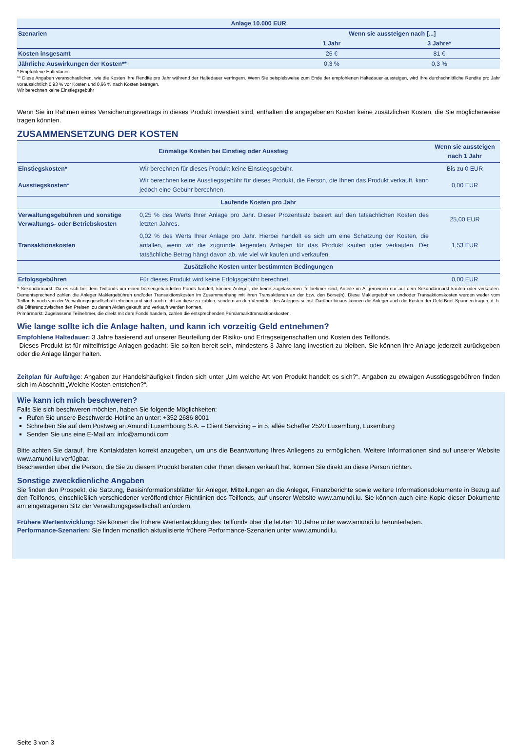| Anlage 10.000 EUR | | |
| --- | --- | --- |
| Szenarien | Wenn sie aussteigen nach [...] | |
| | 1 Jahr | 3 Jahre* |
| Kosten insgesamt | 26 € | 81 € |
| Jährliche Auswirkungen der Kosten** | 0,3 % | 0,3 % |
* Empfohlene Haltedauer.
** Diese Angaben veranschaulichen, wie die Kosten Ihre Rendite pro Jahr während der Haltedauer verringern. Wenn Sie beispielsweise zum Ende der empfohlenen Haltedauer aussteigen, wird Ihre durchschnittliche Rendite pro Jahr voraussichtlich 0,93 % vor Kosten und 0,66 % nach Kosten betragen.
Wir berechnen keine Einstiegsgebühr
Wenn Sie im Rahmen eines Versicherungsvertrags in dieses Produkt investiert sind, enthalten die angegebenen Kosten keine zusätzlichen Kosten, die Sie möglicherweise tragen könnten.
ZUSAMMENSETZUNG DER KOSTEN
| Einmalige Kosten bei Einstieg oder Ausstieg | | Wenn sie aussteigen nach 1 Jahr |
| --- | --- | --- |
| Einstiegskosten* | Wir berechnen für dieses Produkt keine Einstiegsgebühr. | Bis zu 0 EUR |
| Ausstiegskosten* | Wir berechnen keine Ausstiegsgebühr für dieses Produkt, die Person, die Ihnen das Produkt verkauft, kann jedoch eine Gebühr berechnen. | 0,00 EUR |
| Laufende Kosten pro Jahr | | |
| Verwaltungsgebühren und sonstige Verwaltungs- oder Betriebskosten | 0,25 % des Werts Ihrer Anlage pro Jahr. Dieser Prozentsatz basiert auf den tatsächlichen Kosten des letzten Jahres. | 25,00 EUR |
| Transaktionskosten | 0,02 % des Werts Ihrer Anlage pro Jahr. Hierbei handelt es sich um eine Schätzung der Kosten, die anfallen, wenn wir die zugrunde liegenden Anlagen für das Produkt kaufen oder verkaufen. Der tatsächliche Betrag hängt davon ab, wie viel wir kaufen und verkaufen. | 1,53 EUR |
| Zusätzliche Kosten unter bestimmten Bedingungen | | |
| Erfolgsgebühren | Für dieses Produkt wird keine Erfolgsgebühr berechnet. | 0,00 EUR |
* Sekundärmarkt: Da es sich bei dem Teilfonds um einen börsengehandelten Fonds handelt, können Anleger, die keine zugelassenen Teilnehmer sind, Anteile im Allgemeinen nur auf dem Sekundärmarkt kaufen oder verkaufen. Dementsprechend zahlen die Anleger Maklergebühren und/oder Transaktionskosten im Zusammenhang mit ihren Transaktionen an der bzw. den Börse(n). Diese Maklergebühren und/oder Transaktionskosten werden weder vom Teilfonds noch von der Verwaltungsgesellschaft erhoben und sind auch nicht an diese zu zahlen, sondern an den Vermittler des Anlegers selbst. Darüber hinaus können die Anleger auch die Kosten der Geld-Brief-Spannen tragen, d. h. die Differenz zwischen den Preisen, zu denen Aktien gekauft und verkauft werden können.
Primärmarkt: Zugelassene Teilnehmer, die direkt mit dem Fonds handeln, zahlen die entsprechenden Primärmarkttransaktionskosten.
Wie lange sollte ich die Anlage halten, und kann ich vorzeitig Geld entnehmen?
Empfohlene Haltedauer: 3 Jahre basierend auf unserer Beurteilung der Risiko- und Ertragseigenschaften und Kosten des Teilfonds.
Dieses Produkt ist für mittelfristige Anlagen gedacht; Sie sollten bereit sein, mindestens 3 Jahre lang investiert zu bleiben. Sie können Ihre Anlage jederzeit zurückgeben oder die Anlage länger halten.
Zeitplan für Aufträge: Angaben zur Handelshäufigkeit finden sich unter „Um welche Art von Produkt handelt es sich?“. Angaben zu etwaigen Ausstiegsgebühren finden sich im Abschnitt „Welche Kosten entstehen?“.
Wie kann ich mich beschweren?
Falls Sie sich beschweren möchten, haben Sie folgende Möglichkeiten:
Rufen Sie unsere Beschwerde-Hotline an unter: +352 2686 8001
Schreiben Sie auf dem Postweg an Amundi Luxembourg S.A. – Client Servicing – in 5, allée Scheffer 2520 Luxemburg, Luxemburg
Senden Sie uns eine E-Mail an: info@amundi.com
Bitte achten Sie darauf, Ihre Kontaktdaten korrekt anzugeben, um uns die Beantwortung Ihres Anliegens zu ermöglichen. Weitere Informationen sind auf unserer Website www.amundi.lu verfügbar.
Beschwerden über die Person, die Sie zu diesem Produkt beraten oder Ihnen diesen verkauft hat, können Sie direkt an diese Person richten.
Sonstige zweckdienliche Angaben
Sie finden den Prospekt, die Satzung, Basisinformationsblätter für Anleger, Mitteilungen an die Anleger, Finanzberichte sowie weitere Informationsdokumente in Bezug auf den Teilfonds, einschließlich verschiedener veröffentlichter Richtlinien des Teilfonds, auf unserer Website www.amundi.lu. Sie können auch eine Kopie dieser Dokumente am eingetragenen Sitz der Verwaltungsgesellschaft anfordern.
Frühere Wertentwicklung: Sie können die frühere Wertentwicklung des Teilfonds über die letzten 10 Jahre unter www.amundi.lu herunterladen.
Performance-Szenarien: Sie finden monatlich aktualisierte frühere Performance-Szenarien unter www.amundi.lu.
Seite 3 von 3